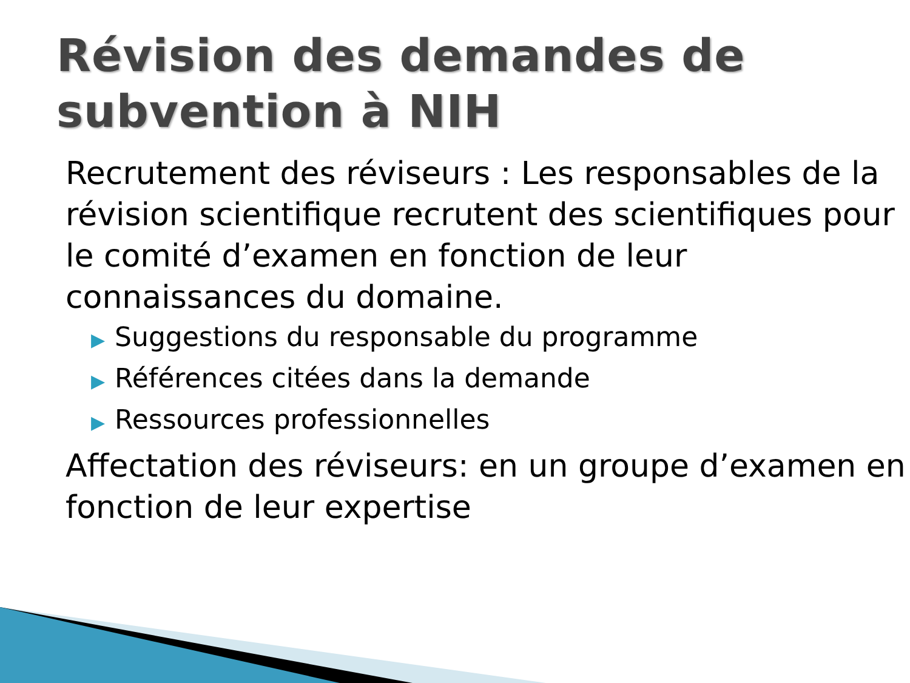Révision des demandes de subvention à NIH
Recrutement des réviseurs : Les responsables de la révision scientifique recrutent des scientifiques pour le comité d’examen en fonction de leur connaissances du domaine.
▶ Suggestions du responsable du programme
▶ Références citées dans la demande
▶ Ressources professionnelles
Affectation des réviseurs: en un groupe d’examen en fonction de leur expertise